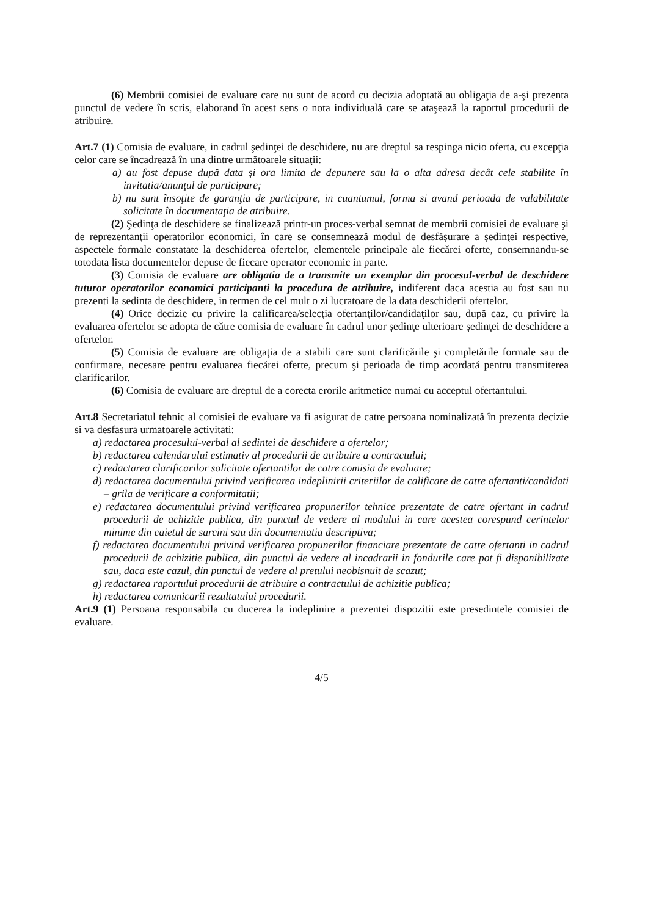(6) Membrii comisiei de evaluare care nu sunt de acord cu decizia adoptată au obligaţia de a-şi prezenta punctul de vedere în scris, elaborand în acest sens o nota individuală care se ataşează la raportul procedurii de atribuire.
Art.7 (1) Comisia de evaluare, in cadrul şedinţei de deschidere, nu are dreptul sa respinga nicio oferta, cu excepţia celor care se încadrează în una dintre următoarele situaţii:
a) au fost depuse după data şi ora limita de depunere sau la o alta adresa decât cele stabilite în invitatia/anunţul de participare;
b) nu sunt însoţite de garanţia de participare, in cuantumul, forma si avand perioada de valabilitate solicitate în documentaţia de atribuire.
(2) Şedinţa de deschidere se finalizează printr-un proces-verbal semnat de membrii comisiei de evaluare şi de reprezentanţii operatorilor economici, în care se consemnează modul de desfăşurare a şedinţei respective, aspectele formale constatate la deschiderea ofertelor, elementele principale ale fiecărei oferte, consemnandu-se totodata lista documentelor depuse de fiecare operator economic in parte.
(3) Comisia de evaluare are obligatia de a transmite un exemplar din procesul-verbal de deschidere tuturor operatorilor economici participanti la procedura de atribuire, indiferent daca acestia au fost sau nu prezenti la sedinta de deschidere, in termen de cel mult o zi lucratoare de la data deschiderii ofertelor.
(4) Orice decizie cu privire la calificarea/selecţia ofertanţilor/candidaţilor sau, după caz, cu privire la evaluarea ofertelor se adopta de către comisia de evaluare în cadrul unor şedinţe ulterioare şedinţei de deschidere a ofertelor.
(5) Comisia de evaluare are obligaţia de a stabili care sunt clarificările şi completările formale sau de confirmare, necesare pentru evaluarea fiecărei oferte, precum şi perioada de timp acordată pentru transmiterea clarificarilor.
(6) Comisia de evaluare are dreptul de a corecta erorile aritmetice numai cu acceptul ofertantului.
Art.8 Secretariatul tehnic al comisiei de evaluare va fi asigurat de catre persoana nominalizată în prezenta decizie si va desfasura urmatoarele activitati:
a) redactarea procesului-verbal al sedintei de deschidere a ofertelor;
b) redactarea calendarului estimativ al procedurii de atribuire a contractului;
c) redactarea clarificarilor solicitate ofertantilor de catre comisia de evaluare;
d) redactarea documentului privind verificarea indeplinirii criteriilor de calificare de catre ofertanti/candidati – grila de verificare a conformitatii;
e) redactarea documentului privind verificarea propunerilor tehnice prezentate de catre ofertant in cadrul procedurii de achizitie publica, din punctul de vedere al modului in care acestea corespund cerintelor minime din caietul de sarcini sau din documentatia descriptiva;
f) redactarea documentului privind verificarea propunerilor financiare prezentate de catre ofertanti in cadrul procedurii de achizitie publica, din punctul de vedere al incadrarii in fondurile care pot fi disponibilizate sau, daca este cazul, din punctul de vedere al pretului neobisnuit de scazut;
g) redactarea raportului procedurii de atribuire a contractului de achizitie publica;
h) redactarea comunicarii rezultatului procedurii.
Art.9 (1) Persoana responsabila cu ducerea la indeplinire a prezentei dispozitii este presedintele comisiei de evaluare.
4/5